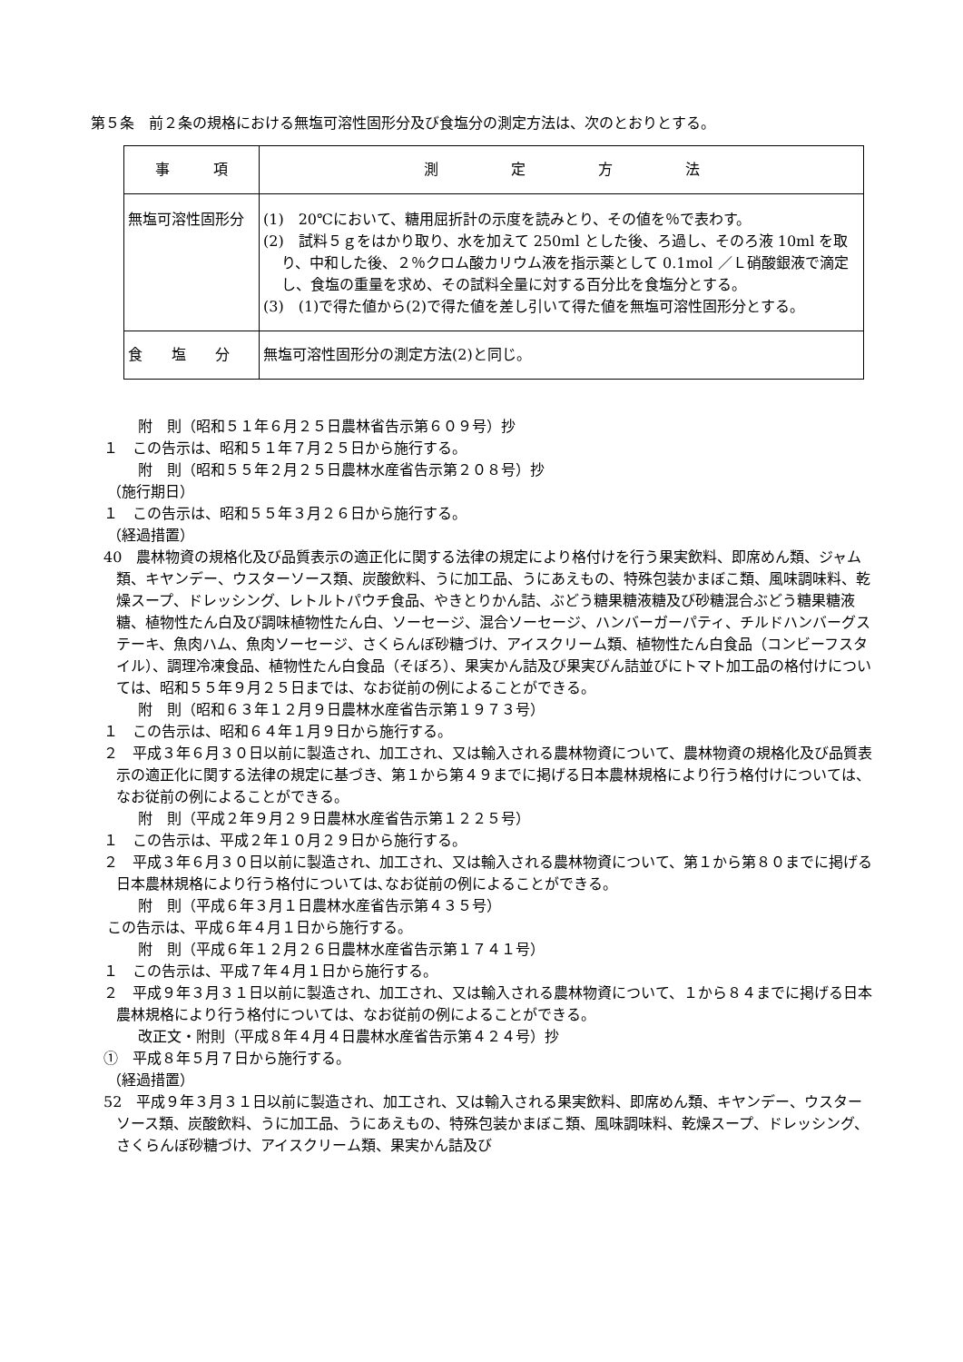第５条　前２条の規格における無塩可溶性固形分及び食塩分の測定方法は、次のとおりとする。
| 事 項 | 測 定 方 法 |
| 無塩可溶性固形分 | (1) 20℃において、糖用屈折計の示度を読みとり、その値を％で表わす。 (2) 試料５ｇをはかり取り、水を加えて 250ml とした後、ろ過し、そのろ液 10ml を取り、中和した後、２％クロム酸カリウム液を指示薬として 0.1mol ／Ｌ硝酸銀液で滴定し、食塩の重量を求め、その試料全量に対する百分比を食塩分とする。 (3) (1)で得た値から(2)で得た値を差し引いて得た値を無塩可溶性固形分とする。 |
| 食 塩 分 | 無塩可溶性固形分の測定方法(2)と同じ。 |
附　則（昭和５１年６月２５日農林省告示第６０９号）抄
１　この告示は、昭和５１年７月２５日から施行する。
附　則（昭和５５年２月２５日農林水産省告示第２０８号）抄
（施行期日）
１　この告示は、昭和５５年３月２６日から施行する。
（経過措置）
40　農林物資の規格化及び品質表示の適正化に関する法律の規定により格付けを行う果実飲料、即席めん類、ジャム類、キヤンデー、ウスターソース類、炭酸飲料、うに加工品、うにあえもの、特殊包装かまぼこ類、風味調味料、乾燥スープ、ドレッシング、レトルトパウチ食品、やきとりかん詰、ぶどう糖果糖液糖及び砂糖混合ぶどう糖果糖液糖、植物性たん白及び調味植物性たん白、ソーセージ、混合ソーセージ、ハンバーガーパティ、チルドハンバーグステーキ、魚肉ハム、魚肉ソーセージ、さくらんぼ砂糖づけ、アイスクリーム類、植物性たん白食品（コンビーフスタイル）、調理冷凍食品、植物性たん白食品（そぼろ）、果実かん詰及び果実びん詰並びにトマト加工品の格付けについては、昭和５５年９月２５日までは、なお従前の例によることができる。
附　則（昭和６３年１２月９日農林水産省告示第１９７３号）
１　この告示は、昭和６４年１月９日から施行する。
２　平成３年６月３０日以前に製造され、加工され、又は輸入される農林物資について、農林物資の規格化及び品質表示の適正化に関する法律の規定に基づき、第１から第４９までに掲げる日本農林規格により行う格付けについては、なお従前の例によることができる。
附　則（平成２年９月２９日農林水産省告示第１２２５号）
１　この告示は、平成２年１０月２９日から施行する。
２　平成３年６月３０日以前に製造され、加工され、又は輸入される農林物資について、第１から第８０までに掲げる日本農林規格により行う格付については､なお従前の例によることができる。
附　則（平成６年３月１日農林水産省告示第４３５号）
この告示は、平成６年４月１日から施行する。
附　則（平成６年１２月２６日農林水産省告示第１７４１号）
１　この告示は、平成７年４月１日から施行する。
２　平成９年３月３１日以前に製造され、加工され、又は輸入される農林物資について、１から８４までに掲げる日本農林規格により行う格付については、なお従前の例によることができる。
改正文・附則（平成８年４月４日農林水産省告示第４２４号）抄
①　平成８年５月７日から施行する。
（経過措置）
52　平成９年３月３１日以前に製造され、加工され、又は輸入される果実飲料、即席めん類、キヤンデー、ウスターソース類、炭酸飲料、うに加工品、うにあえもの、特殊包装かまぼこ類、風味調味料、乾燥スープ、ドレッシング、さくらんぼ砂糖づけ、アイスクリーム類、果実かん詰及び